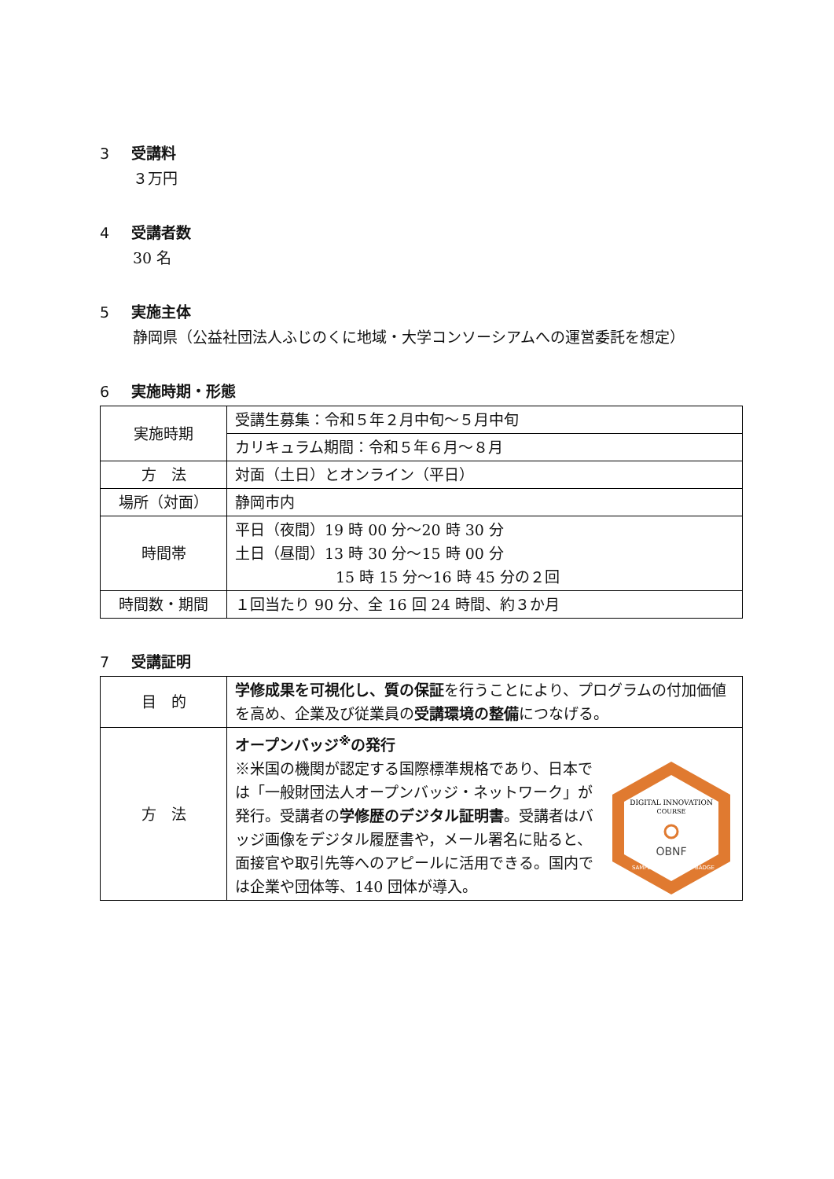3 受講料
３万円
4 受講者数
30 名
5 実施主体
静岡県（公益社団法人ふじのくに地域・大学コンソーシアムへの運営委託を想定）
6 実施時期・形態
| 実施時期 | 受講生募集：令和５年２月中旬～５月中旬 |
| | カリキュラム期間：令和５年６月～８月 |
| 方 法 | 対面（土日）とオンライン（平日） |
| 場所（対面） | 静岡市内 |
| 時間帯 | 平日（夜間）19 時 00 分～20 時 30 分 土日（昼間）13 時 30 分～15 時 00 分 15 時 15 分～16 時 45 分の２回 |
| 時間数・期間 | １回当たり 90 分、全 16 回 24 時間、約３か月 |
7 受講証明
| 目 的 | 学修成果を可視化し、質の保証 を行うことにより、プログラムの付加価値を高め、企業及び従業員の 受講環境の整備 につなげる。 |
| 方 法 | オープンバッジ<sup>※</sup>の発行 ※米国の機関が認定する国際標準規格であり、日本では「一般財団法人オープンバッジ・ネットワーク」が発行。受講者の 学修歴のデジタル証明書 。受講者はバッジ画像をデジタル履歴書や，メール署名に貼ると、面接官や取引先等へのアピールに活用できる。国内では企業や団体等、140 団体が導入。 DIGITAL INNOVATION COURSE OBNF SAMPLE BADGE |